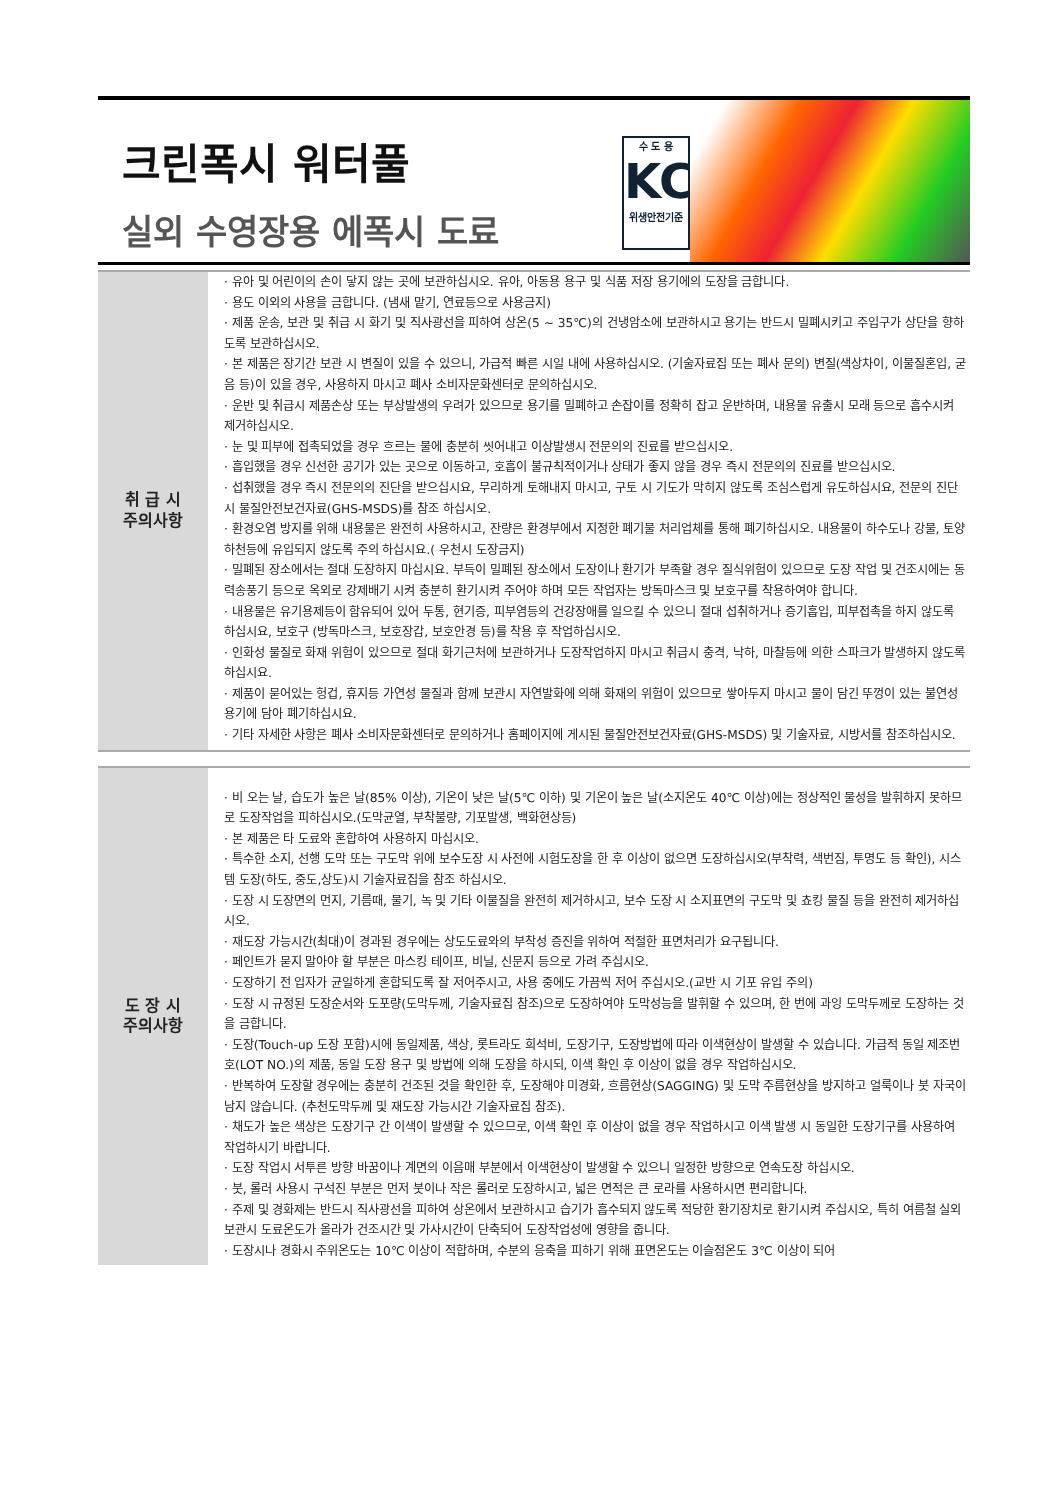크린폭시 워터풀
실외 수영장용 에폭시 도료
수 도 용
KC
위생안전기준
| 취 급 시 주의사항 | · 유아 및 어린이의 손이 닿지 않는 곳에 보관하십시오. 유아, 아동용 용구 및 식품 저장 용기에의 도장을 금합니다. · 용도 이외의 사용을 금합니다. (냄새 맡기, 연료등으로 사용금지) · 제품 운송, 보관 및 취급 시 화기 및 직사광선을 피하여 상온(5 ~ 35℃)의 건냉암소에 보관하시고 용기는 반드시 밀폐시키고 주입구가 상단을 향하도록 보관하십시오. · 본 제품은 장기간 보관 시 변질이 있을 수 있으니, 가급적 빠른 시일 내에 사용하십시오. (기술자료집 또는 폐사 문의) 변질(색상차이, 이물질혼입, 굳음 등)이 있을 경우, 사용하지 마시고 폐사 소비자문화센터로 문의하십시오. · 운반 및 취급시 제품손상 또는 부상발생의 우려가 있으므로 용기를 밀폐하고 손잡이를 정확히 잡고 운반하며, 내용물 유출시 모래 등으로 흡수시켜 제거하십시오. · 눈 및 피부에 접촉되었을 경우 흐르는 물에 충분히 씻어내고 이상발생시 전문의의 진료를 받으십시오. · 흡입했을 경우 신선한 공기가 있는 곳으로 이동하고, 호흡이 불규칙적이거나 상태가 좋지 않을 경우 즉시 전문의의 진료를 받으십시오. · 섭취했을 경우 즉시 전문의의 진단을 받으십시요, 무리하게 토해내지 마시고, 구토 시 기도가 막히지 않도록 조심스럽게 유도하십시요, 전문의 진단시 물질안전보건자료(GHS-MSDS)를 참조 하십시오. · 환경오염 방지를 위해 내용물은 완전히 사용하시고, 잔량은 환경부에서 지정한 폐기물 처리업체를 통해 폐기하십시오. 내용물이 하수도나 강물, 토양 하천등에 유입되지 않도록 주의 하십시요.( 우천시 도장금지) · 밀폐된 장소에서는 절대 도장하지 마십시요. 부득이 밀폐된 장소에서 도장이나 환기가 부족할 경우 질식위험이 있으므로 도장 작업 및 건조시에는 동력송풍기 등으로 옥외로 강제배기 시켜 충분히 환기시켜 주어야 하며 모든 작업자는 방독마스크 및 보호구를 착용하여야 합니다. · 내용물은 유기용제등이 함유되어 있어 두통, 현기증, 피부염등의 건강장애를 일으킬 수 있으니 절대 섭취하거나 증기흡입, 피부접촉을 하지 않도록 하십시요, 보호구 (방독마스크, 보호장갑, 보호안경 등)를 착용 후 작업하십시오. · 인화성 물질로 화재 위험이 있으므로 절대 화기근처에 보관하거나 도장작업하지 마시고 취급시 충격, 낙하, 마찰등에 의한 스파크가 발생하지 않도록 하십시요. · 제품이 묻어있는 헝겁, 휴지등 가연성 물질과 함께 보관시 자연발화에 의해 화재의 위험이 있으므로 쌓아두지 마시고 물이 담긴 뚜껑이 있는 불연성 용기에 담아 폐기하십시요. · 기타 자세한 사항은 폐사 소비자문화센터로 문의하거나 홈페이지에 게시된 물질안전보건자료(GHS-MSDS) 및 기술자료, 시방서를 참조하십시오. |
| 도 장 시 주의사항 | · 비 오는 날, 습도가 높은 날(85% 이상), 기온이 낮은 날(5℃ 이하) 및 기온이 높은 날(소지온도 40℃ 이상)에는 정상적인 물성을 발휘하지 못하므로 도장작업을 피하십시오.(도막균열, 부착불량, 기포발생, 백화현상등) · 본 제품은 타 도료와 혼합하여 사용하지 마십시오. · 특수한 소지, 선행 도막 또는 구도막 위에 보수도장 시 사전에 시험도장을 한 후 이상이 없으면 도장하십시오(부착력, 색번짐, 투명도 등 확인), 시스템 도장(하도, 중도,상도)시 기술자료집을 참조 하십시오. · 도장 시 도장면의 먼지, 기름때, 물기, 녹 및 기타 이물질을 완전히 제거하시고, 보수 도장 시 소지표면의 구도막 및 쵸킹 물질 등을 완전히 제거하십시오. · 재도장 가능시간(최대)이 경과된 경우에는 상도도료와의 부착성 증진을 위하여 적절한 표면처리가 요구됩니다. · 페인트가 묻지 말아야 할 부분은 마스킹 테이프, 비닐, 신문지 등으로 가려 주십시오. · 도장하기 전 입자가 균일하게 혼합되도록 잘 저어주시고, 사용 중에도 가끔씩 저어 주십시오.(교반 시 기포 유입 주의) · 도장 시 규정된 도장순서와 도포량(도막두께, 기술자료집 참조)으로 도장하여야 도막성능을 발휘할 수 있으며, 한 번에 과잉 도막두께로 도장하는 것을 금합니다. · 도장(Touch-up 도장 포함)시에 동일제품, 색상, 롯트라도 희석비, 도장기구, 도장방법에 따라 이색현상이 발생할 수 있습니다. 가급적 동일 제조번호(LOT NO.)의 제품, 동일 도장 용구 및 방법에 의해 도장을 하시되, 이색 확인 후 이상이 없을 경우 작업하십시오. · 반복하여 도장할 경우에는 충분히 건조된 것을 확인한 후, 도장해야 미경화, 흐름현상(SAGGING) 및 도막 주름현상을 방지하고 얼룩이나 붓 자국이 남지 않습니다. (추천도막두께 및 재도장 가능시간 기술자료집 참조). · 채도가 높은 색상은 도장기구 간 이색이 발생할 수 있으므로, 이색 확인 후 이상이 없을 경우 작업하시고 이색 발생 시 동일한 도장기구를 사용하여 작업하시기 바랍니다. · 도장 작업시 서투른 방향 바꿈이나 계면의 이음매 부분에서 이색현상이 발생할 수 있으니 일정한 방향으로 연속도장 하십시오. · 붓, 롤러 사용시 구석진 부분은 먼저 붓이나 작은 롤러로 도장하시고, 넓은 면적은 큰 로라를 사용하시면 편리합니다. · 주제 및 경화제는 반드시 직사광선을 피하여 상온에서 보관하시고 습기가 흡수되지 않도록 적당한 환기장치로 환기시켜 주십시오, 특히 여름철 실외보관시 도료온도가 올라가 건조시간 및 가사시간이 단축되어 도장작업성에 영향을 줍니다. · 도장시나 경화시 주위온도는 10℃ 이상이 적합하며, 수분의 응축을 피하기 위해 표면온도는 이슬점온도 3℃ 이상이 되어 |